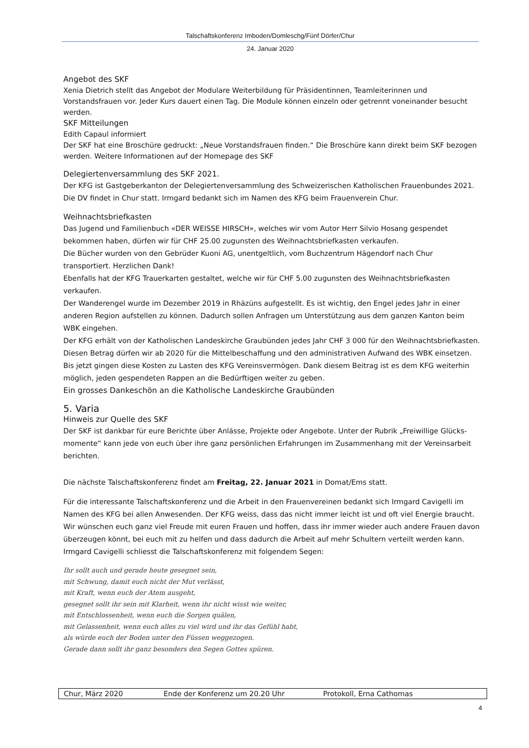Talschaftskonferenz Imboden/Domleschg/Fünf Dörfer/Chur
24. Januar 2020
Angebot des SKF
Xenia Dietrich stellt das Angebot der Modulare Weiterbildung für Präsidentinnen, Teamleiterinnen und Vorstandsfrauen vor. Jeder Kurs dauert einen Tag. Die Module können einzeln oder getrennt voneinander besucht werden.
SKF Mitteilungen
Edith Capaul informiert
Der SKF hat eine Broschüre gedruckt: „Neue Vorstandsfrauen finden.“ Die Broschüre kann direkt beim SKF bezogen werden. Weitere Informationen auf der Homepage des SKF
Delegiertenversammlung des SKF 2021.
Der KFG ist Gastgeberkanton der Delegiertenversammlung des Schweizerischen Katholischen Frauenbundes 2021. Die DV findet in Chur statt. Irmgard bedankt sich im Namen des KFG beim Frauenverein Chur.
Weihnachtsbriefkasten
Das Jugend und Familienbuch «DER WEISSE HIRSCH», welches wir vom Autor Herr Silvio Hosang gespendet bekommen haben, dürfen wir für CHF 25.00 zugunsten des Weihnachtsbriefkasten verkaufen.
Die Bücher wurden von den Gebrüder Kuoni AG, unentgeltlich, vom Buchzentrum Hägendorf nach Chur transportiert. Herzlichen Dank!
Ebenfalls hat der KFG Trauerkarten gestaltet, welche wir für CHF 5.00 zugunsten des Weihnachtsbriefkasten verkaufen.
Der Wanderengel wurde im Dezember 2019 in Rhäzüns aufgestellt. Es ist wichtig, den Engel jedes Jahr in einer anderen Region aufstellen zu können. Dadurch sollen Anfragen um Unterstützung aus dem ganzen Kanton beim WBK eingehen.
Der KFG erhält von der Katholischen Landeskirche Graubünden jedes Jahr CHF 3 000 für den Weihnachtsbriefkasten. Diesen Betrag dürfen wir ab 2020 für die Mittelbeschaffung und den administrativen Aufwand des WBK einsetzen. Bis jetzt gingen diese Kosten zu Lasten des KFG Vereinsvermögen. Dank diesem Beitrag ist es dem KFG weiterhin möglich, jeden gespendeten Rappen an die Bedürftigen weiter zu geben.
Ein grosses Dankeschön an die Katholische Landeskirche Graubünden
5. Varia
Hinweis zur Quelle des SKF
Der SKF ist dankbar für eure Berichte über Anlässe, Projekte oder Angebote. Unter der Rubrik „Freiwillige Glücks-momente“ kann jede von euch über ihre ganz persönlichen Erfahrungen im Zusammenhang mit der Vereinsarbeit berichten.
Die nächste Talschaftskonferenz findet am Freitag, 22. Januar 2021 in Domat/Ems statt.
Für die interessante Talschaftskonferenz und die Arbeit in den Frauenvereinen bedankt sich Irmgard Cavigelli im Namen des KFG bei allen Anwesenden. Der KFG weiss, dass das nicht immer leicht ist und oft viel Energie braucht. Wir wünschen euch ganz viel Freude mit euren Frauen und hoffen, dass ihr immer wieder auch andere Frauen davon überzeugen könnt, bei euch mit zu helfen und dass dadurch die Arbeit auf mehr Schultern verteilt werden kann. Irmgard Cavigelli schliesst die Talschaftskonferenz mit folgendem Segen:
Ihr sollt auch und gerade heute gesegnet sein,
mit Schwung, damit euch nicht der Mut verlässt,
mit Kraft, wenn euch der Atem ausgeht,
gesegnet sollt ihr sein mit Klarheit, wenn ihr nicht wisst wie weiter,
mit Entschlossenheit, wenn euch die Sorgen quälen,
mit Gelassenheit, wenn euch alles zu viel wird und ihr das Gefühl habt,
als würde euch der Boden unter den Füssen weggezogen.
Gerade dann sollt ihr ganz besonders den Segen Gottes spüren.
| Chur, März 2020 | Ende der Konferenz um 20.20 Uhr | Protokoll, Erna Cathomas |
4